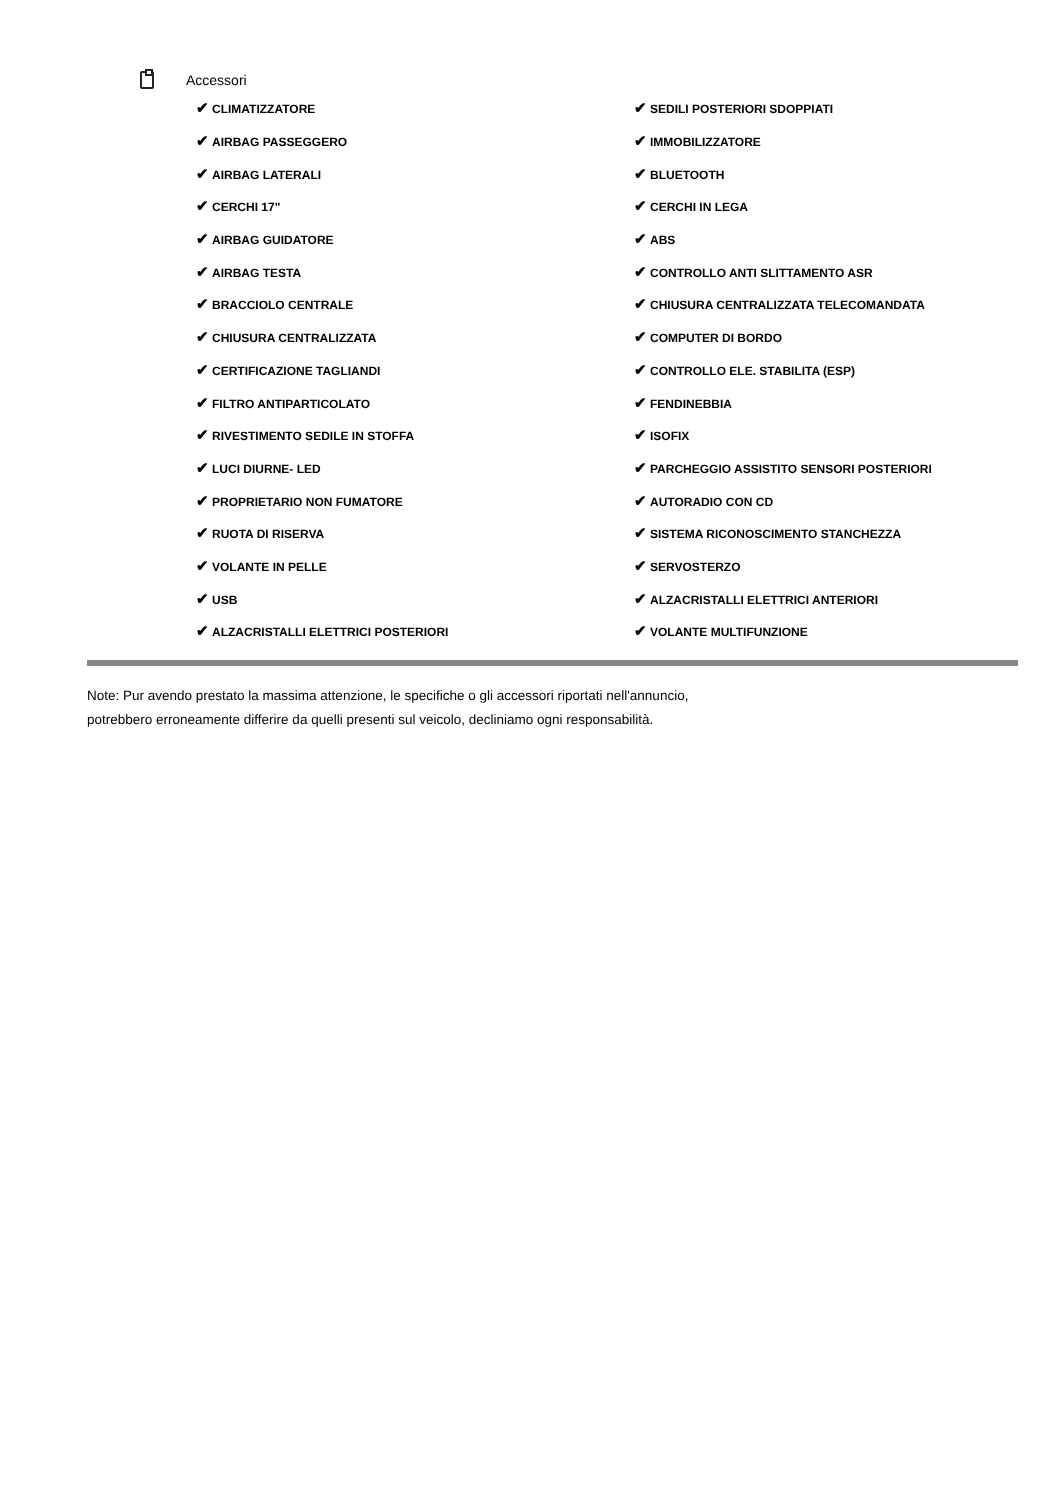Accessori
| ✔ CLIMATIZZATORE | ✔ SEDILI POSTERIORI SDOPPIATI |
| ✔ AIRBAG PASSEGGERO | ✔ IMMOBILIZZATORE |
| ✔ AIRBAG LATERALI | ✔ BLUETOOTH |
| ✔ CERCHI 17" | ✔ CERCHI IN LEGA |
| ✔ AIRBAG GUIDATORE | ✔ ABS |
| ✔ AIRBAG TESTA | ✔ CONTROLLO ANTI SLITTAMENTO ASR |
| ✔ BRACCIOLO CENTRALE | ✔ CHIUSURA CENTRALIZZATA TELECOMANDATA |
| ✔ CHIUSURA CENTRALIZZATA | ✔ COMPUTER DI BORDO |
| ✔ CERTIFICAZIONE TAGLIANDI | ✔ CONTROLLO ELE. STABILITA (ESP) |
| ✔ FILTRO ANTIPARTICOLATO | ✔ FENDINEBBIA |
| ✔ RIVESTIMENTO SEDILE IN STOFFA | ✔ ISOFIX |
| ✔ LUCI DIURNE- LED | ✔ PARCHEGGIO ASSISTITO SENSORI POSTERIORI |
| ✔ PROPRIETARIO NON FUMATORE | ✔ AUTORADIO CON CD |
| ✔ RUOTA DI RISERVA | ✔ SISTEMA RICONOSCIMENTO STANCHEZZA |
| ✔ VOLANTE IN PELLE | ✔ SERVOSTERZO |
| ✔ USB | ✔ ALZACRISTALLI ELETTRICI ANTERIORI |
| ✔ ALZACRISTALLI ELETTRICI POSTERIORI | ✔ VOLANTE MULTIFUNZIONE |
Note: Pur avendo prestato la massima attenzione, le specifiche o gli accessori riportati nell'annuncio,
potrebbero erroneamente differire da quelli presenti sul veicolo, decliniamo ogni responsabilità.